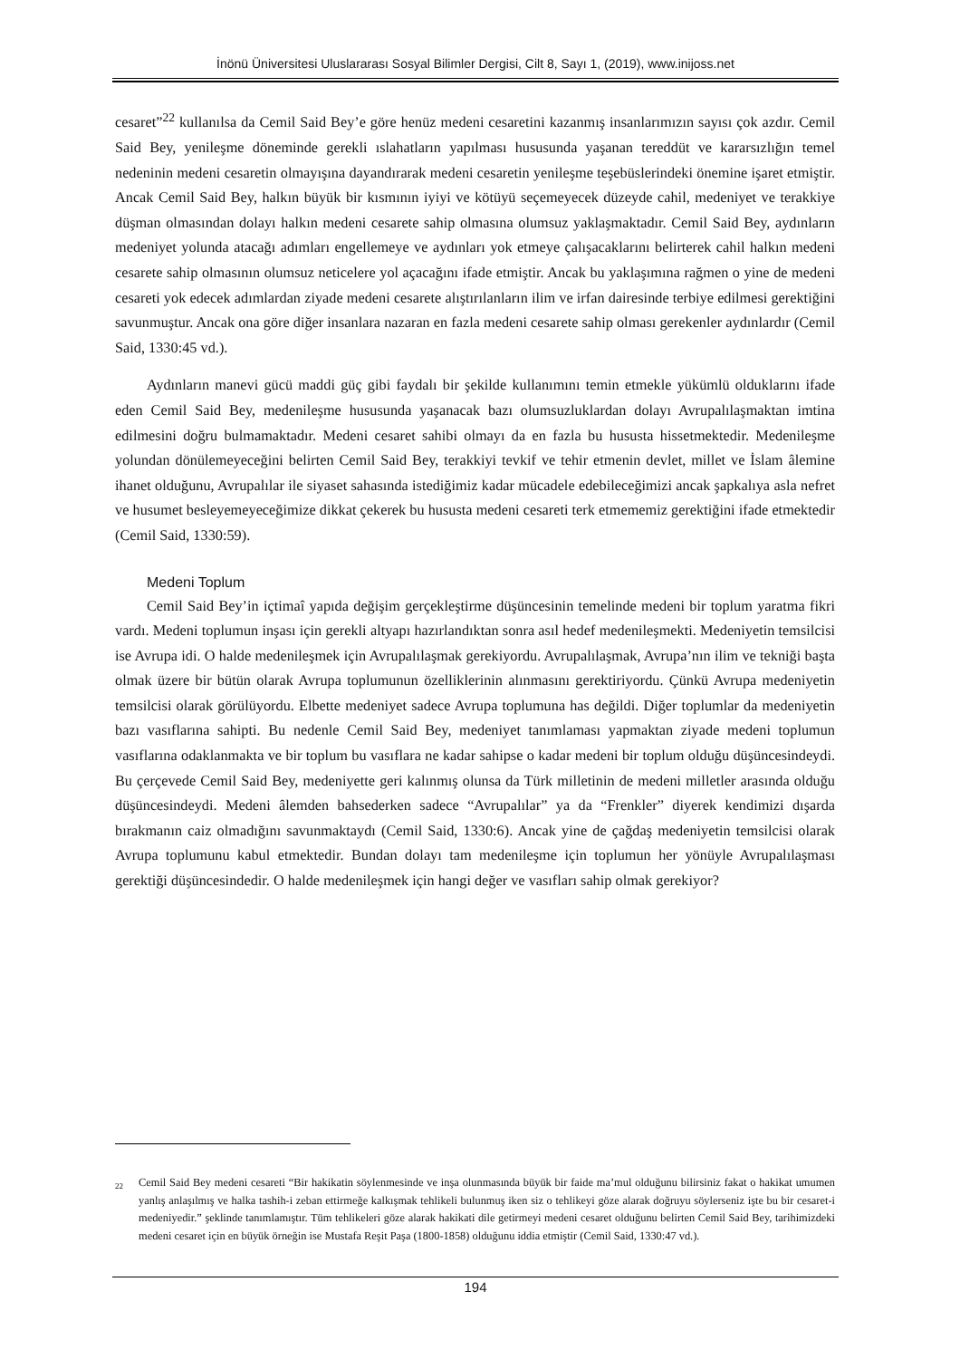İnönü Üniversitesi Uluslararası Sosyal Bilimler Dergisi, Cilt 8, Sayı 1, (2019), www.inijoss.net
cesaret”<sup>22</sup> kullanılsa da Cemil Said Bey’e göre henüz medeni cesaretini kazanmış insanlarımızın sayısı çok azdır. Cemil Said Bey, yenileşme döneminde gerekli ıslahatların yapılması hususunda yaşanan tereddüt ve kararsızlığın temel nedeninin medeni cesaretin olmayışına dayandırarak medeni cesaretin yenileşme teşebüslerindeki önemine işaret etmiştir. Ancak Cemil Said Bey, halkın büyük bir kısmının iyiyi ve kötüyü seçemeyecek düzeyde cahil, medeniyet ve terakkiye düşman olmasından dolayı halkın medeni cesarete sahip olmasına olumsuz yaklaşmaktadır. Cemil Said Bey, aydınların medeniyet yolunda atacağı adımları engellemeye ve aydınları yok etmeye çalışacaklarını belirterek cahil halkın medeni cesarete sahip olmasının olumsuz neticelere yol açacağını ifade etmiştir. Ancak bu yaklaşımına rağmen o yine de medeni cesareti yok edecek adımlardan ziyade medeni cesarete alıştırılanların ilim ve irfan dairesinde terbiye edilmesi gerektiğini savunmuştur. Ancak ona göre diğer insanlara nazaran en fazla medeni cesarete sahip olması gerekenler aydınlardır (Cemil Said, 1330:45 vd.).
Aydınların manevi gücü maddi güç gibi faydalı bir şekilde kullanımını temin etmekle yükümlü olduklarını ifade eden Cemil Said Bey, medenileşme hususunda yaşanacak bazı olumsuzluklardan dolayı Avrupalılaşmaktan imtina edilmesini doğru bulmamaktadır. Medeni cesaret sahibi olmayı da en fazla bu hususta hissetmektedir. Medenileşme yolundan dönülemeyeceğini belirten Cemil Said Bey, terakkiyi tevkif ve tehir etmenin devlet, millet ve İslam âlemine ihanet olduğunu, Avrupalılar ile siyaset sahasında istediğimiz kadar mücadele edebileceğimizi ancak şapkalıya asla nefret ve husumet besleyemeyeceğimize dikkat çekerek bu hususta medeni cesareti terk etmememiz gerektiğini ifade etmektedir (Cemil Said, 1330:59).
Medeni Toplum
Cemil Said Bey’in içtimaî yapıda değişim gerçekleştirme düşüncesinin temelinde medeni bir toplum yaratma fikri vardı. Medeni toplumun inşası için gerekli altyapı hazırlandıktan sonra asıl hedef medenileşmekti. Medeniyetin temsilcisi ise Avrupa idi. O halde medenileşmek için Avrupalılaşmak gerekiyordu. Avrupalılaşmak, Avrupa’nın ilim ve tekniği başta olmak üzere bir bütün olarak Avrupa toplumunun özelliklerinin alınmasını gerektiriyordu. Çünkü Avrupa medeniyetin temsilcisi olarak görülüyordu. Elbette medeniyet sadece Avrupa toplumuna has değildi. Diğer toplumlar da medeniyetin bazı vasıflarına sahipti. Bu nedenle Cemil Said Bey, medeniyet tanımlaması yapmaktan ziyade medeni toplumun vasıflarına odaklanmakta ve bir toplum bu vasıflara ne kadar sahipse o kadar medeni bir toplum olduğu düşüncesindeydi. Bu çerçevede Cemil Said Bey, medeniyette geri kalınmış olunsa da Türk milletinin de medeni milletler arasında olduğu düşüncesindeydi. Medeni âlemden bahsederken sadece “Avrupalılar” ya da “Frenkler” diyerek kendimizi dışarda bırakmanın caiz olmadığını savunmaktaydı (Cemil Said, 1330:6). Ancak yine de çağdaş medeniyetin temsilcisi olarak Avrupa toplumunu kabul etmektedir. Bundan dolayı tam medenileşme için toplumun her yönüyle Avrupalılaşması gerektiği düşüncesindedir. O halde medenileşmek için hangi değer ve vasıfları sahip olmak gerekiyor?
<sup>22</sup> Cemil Said Bey medeni cesareti “Bir hakikatin söylenmesinde ve inşa olunmasında büyük bir faide ma’mul olduğunu bilirsiniz fakat o hakikat umumen yanlış anlaşılmış ve halka tashih-i zeban ettirmeğe kalkışmak tehlikeli bulunmuş iken siz o tehlikeyi göze alarak doğruyu söylerseniz işte bu bir cesaret-i medeniyedir.” şeklinde tanımlamıştır. Tüm tehlikeleri göze alarak hakikati dile getirmeyi medeni cesaret olduğunu belirten Cemil Said Bey, tarihimizdeki medeni cesaret için en büyük örneğin ise Mustafa Reşit Paşa (1800-1858) olduğunu iddia etmiştir (Cemil Said, 1330:47 vd.).
194